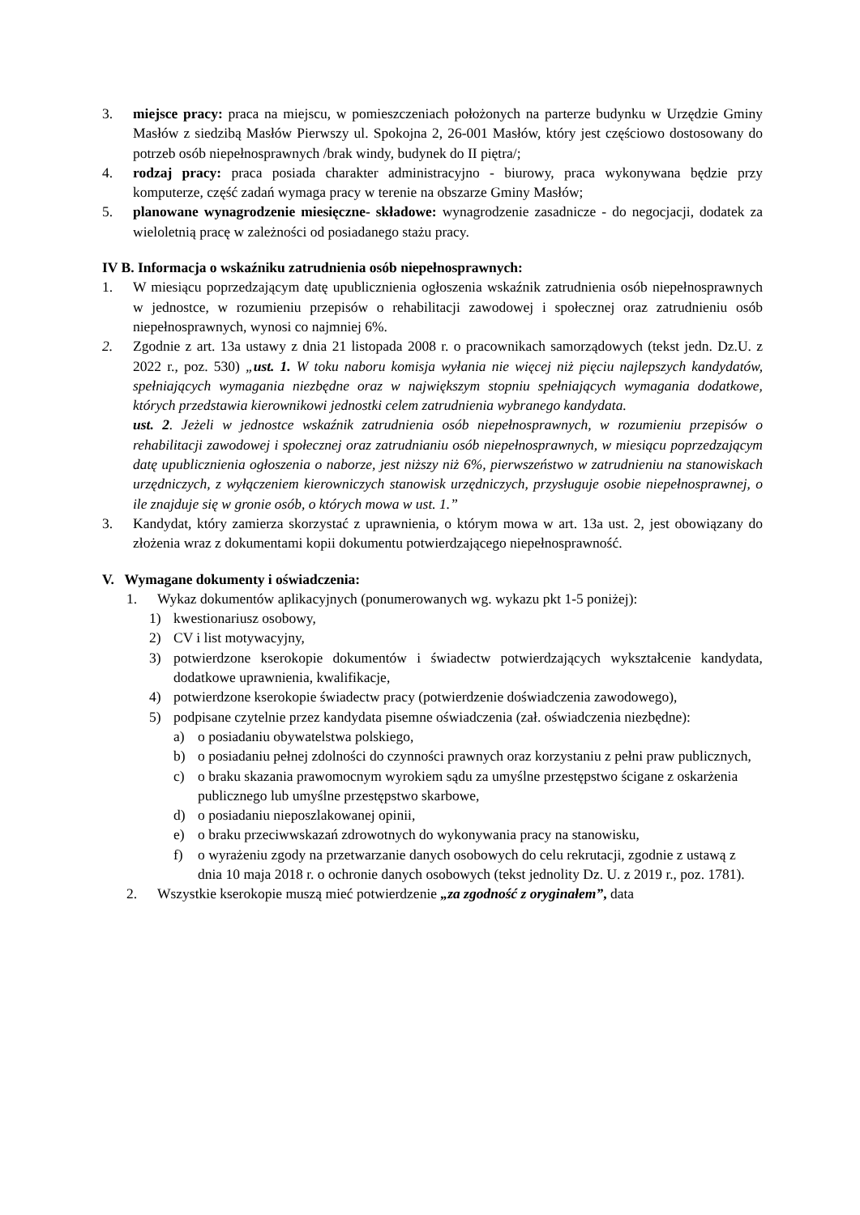3. miejsce pracy: praca na miejscu, w pomieszczeniach położonych na parterze budynku w Urzędzie Gminy Masłów z siedzibą Masłów Pierwszy ul. Spokojna 2, 26-001 Masłów, który jest częściowo dostosowany do potrzeb osób niepełnosprawnych /brak windy, budynek do II piętra/;
4. rodzaj pracy: praca posiada charakter administracyjno - biurowy, praca wykonywana będzie przy komputerze, część zadań wymaga pracy w terenie na obszarze Gminy Masłów;
5. planowane wynagrodzenie miesięczne- składowe: wynagrodzenie zasadnicze - do negocjacji, dodatek za wieloletnią pracę w zależności od posiadanego stażu pracy.
IV B. Informacja o wskaźniku zatrudnienia osób niepełnosprawnych:
1. W miesiącu poprzedzającym datę upublicznienia ogłoszenia wskaźnik zatrudnienia osób niepełnosprawnych w jednostce, w rozumieniu przepisów o rehabilitacji zawodowej i społecznej oraz zatrudnieniu osób niepełnosprawnych, wynosi co najmniej 6%.
2. Zgodnie z art. 13a ustawy z dnia 21 listopada 2008 r. o pracownikach samorządowych (tekst jedn. Dz.U. z 2022 r., poz. 530) „ust. 1. W toku naboru komisja wyłania nie więcej niż pięciu najlepszych kandydatów, spełniających wymagania niezbędne oraz w największym stopniu spełniających wymagania dodatkowe, których przedstawia kierownikowi jednostki celem zatrudnienia wybranego kandydata.
ust. 2. Jeżeli w jednostce wskaźnik zatrudnienia osób niepełnosprawnych, w rozumieniu przepisów o rehabilitacji zawodowej i społecznej oraz zatrudnianiu osób niepełnosprawnych, w miesiącu poprzedzającym datę upublicznienia ogłoszenia o naborze, jest niższy niż 6%, pierwszeństwo w zatrudnieniu na stanowiskach urzędniczych, z wyłączeniem kierowniczych stanowisk urzędniczych, przysługuje osobie niepełnosprawnej, o ile znajduje się w gronie osób, o których mowa w ust. 1.”
3. Kandydat, który zamierza skorzystać z uprawnienia, o którym mowa w art. 13a ust. 2, jest obowiązany do złożenia wraz z dokumentami kopii dokumentu potwierdzającego niepełnosprawność.
V. Wymagane dokumenty i oświadczenia:
1. Wykaz dokumentów aplikacyjnych (ponumerowanych wg. wykazu pkt 1-5 poniżej):
1) kwestionariusz osobowy,
2) CV i list motywacyjny,
3) potwierdzone kserokopie dokumentów i świadectw potwierdzających wykształcenie kandydata, dodatkowe uprawnienia, kwalifikacje,
4) potwierdzone kserokopie świadectw pracy (potwierdzenie doświadczenia zawodowego),
5) podpisane czytelnie przez kandydata pisemne oświadczenia (zał. oświadczenia niezbędne):
a) o posiadaniu obywatelstwa polskiego,
b) o posiadaniu pełnej zdolności do czynności prawnych oraz korzystaniu z pełni praw publicznych,
c) o braku skazania prawomocnym wyrokiem sądu za umyślne przestępstwo ścigane z oskarżenia publicznego lub umyślne przestępstwo skarbowe,
d) o posiadaniu nieposzlakowanej opinii,
e) o braku przeciwwskazań zdrowotnych do wykonywania pracy na stanowisku,
f) o wyrażeniu zgody na przetwarzanie danych osobowych do celu rekrutacji, zgodnie z ustawą z dnia 10 maja 2018 r. o ochronie danych osobowych (tekst jednolity Dz. U. z 2019 r., poz. 1781).
2. Wszystkie kserokopie muszą mieć potwierdzenie „za zgodność z oryginałem”, data